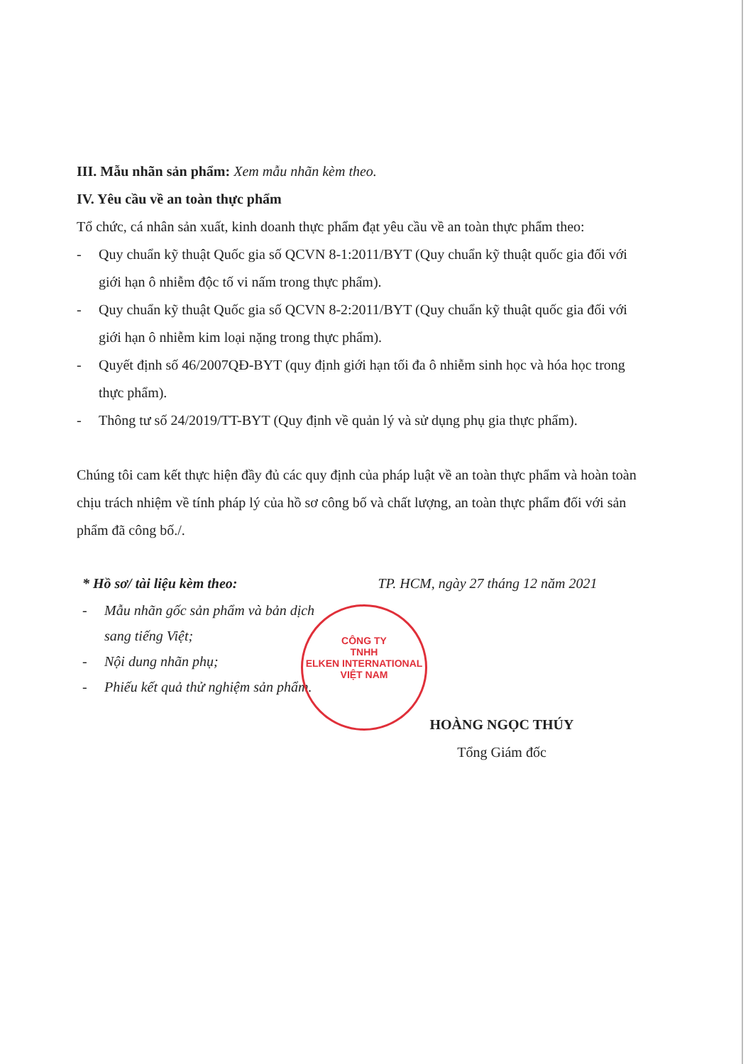III. Mẫu nhãn sản phẩm: Xem mẫu nhãn kèm theo.
IV. Yêu cầu về an toàn thực phẩm
Tổ chức, cá nhân sản xuất, kinh doanh thực phẩm đạt yêu cầu về an toàn thực phẩm theo:
- Quy chuẩn kỹ thuật Quốc gia số QCVN 8-1:2011/BYT (Quy chuẩn kỹ thuật quốc gia đối với giới hạn ô nhiễm độc tố vi nấm trong thực phẩm).
- Quy chuẩn kỹ thuật Quốc gia số QCVN 8-2:2011/BYT (Quy chuẩn kỹ thuật quốc gia đối với giới hạn ô nhiễm kim loại nặng trong thực phẩm).
- Quyết định số 46/2007QĐ-BYT (quy định giới hạn tối đa ô nhiễm sinh học và hóa học trong thực phẩm).
- Thông tư số 24/2019/TT-BYT (Quy định về quản lý và sử dụng phụ gia thực phẩm).
Chúng tôi cam kết thực hiện đầy đủ các quy định của pháp luật về an toàn thực phẩm và hoàn toàn chịu trách nhiệm về tính pháp lý của hồ sơ công bố và chất lượng, an toàn thực phẩm đối với sản phẩm đã công bố./.
* Hồ sơ/ tài liệu kèm theo:
- Mẫu nhãn gốc sản phẩm và bản dịch sang tiếng Việt;
- Nội dung nhãn phụ;
- Phiếu kết quả thử nghiệm sản phẩm.
TP. HCM, ngày 27 tháng 12 năm 2021
HOÀNG NGỌC THÚY
Tổng Giám đốc
CÔNG TY
TNHH
ELKEN INTERNATIONAL
VIỆT NAM